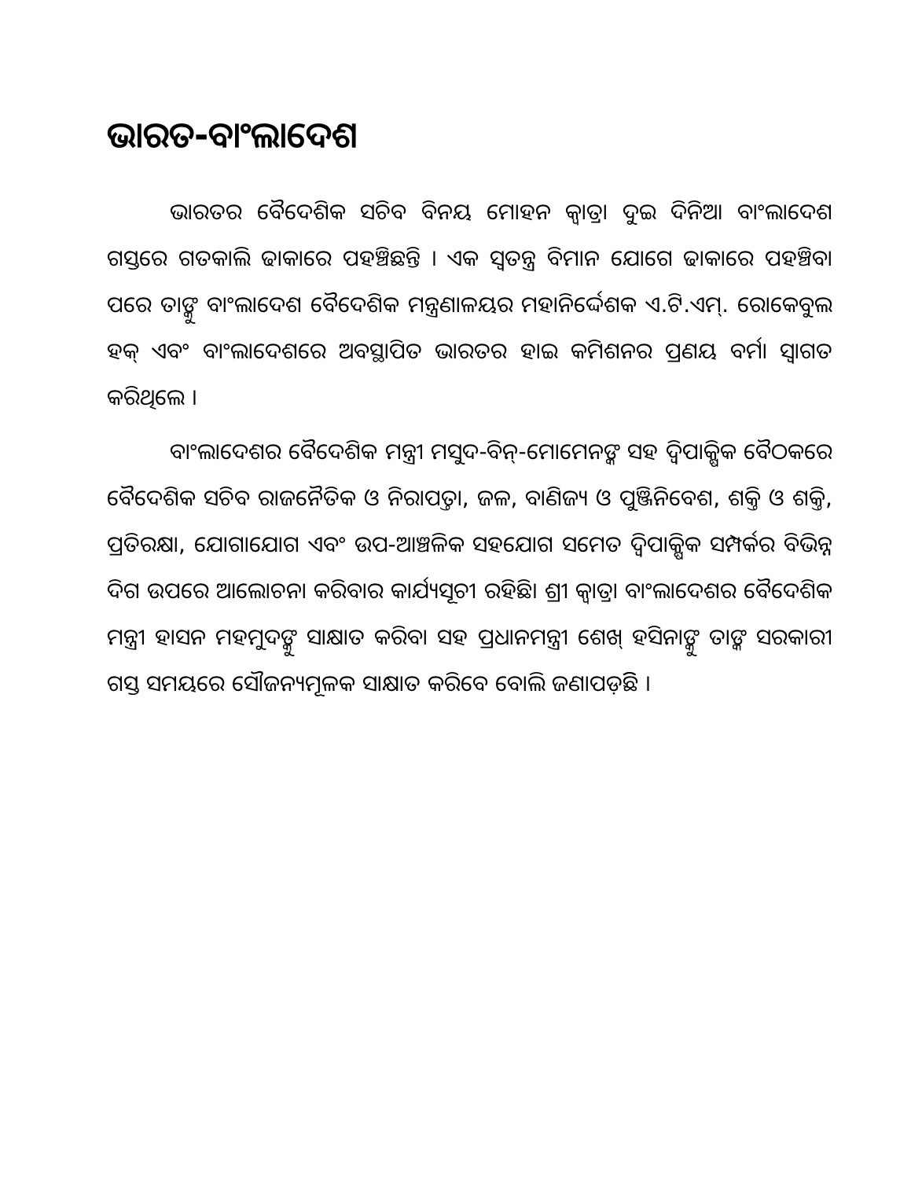ଭାରତ-ବାଂଲାଦେଶ
ଭାରତର ବୈଦେଶିକ ସଚିବ ବିନୟ ମୋହନ କ୍ୱାତ୍ରା ଦୁଇ ଦିନିଆ ବାଂଲାଦେଶ ଗସ୍ତରେ ଗତକାଲି ଢାକାରେ ପହଞ୍ଚିଛନ୍ତି । ଏକ ସ୍ୱତନ୍ତ୍ର ବିମାନ ଯୋଗେ ଢାକାରେ ପହଞ୍ଚିବା ପରେ ତାଙ୍କୁ ବାଂଲାଦେଶ ବୈଦେଶିକ ମନ୍ତ୍ରଣାଳୟର ମହାନିର୍ଦ୍ଦେଶକ ଏ.ଟି.ଏମ୍. ରୋକେବୁଲ ହକ୍ ଏବଂ ବାଂଲାଦେଶରେ ଅବସ୍ଥାପିତ ଭାରତର ହାଇ କମିଶନର ପ୍ରଣୟ ବର୍ମା ସ୍ୱାଗତ କରିଥିଲେ ।
ବାଂଲାଦେଶର ବୈଦେଶିକ ମନ୍ତ୍ରୀ ମସୁଦ-ବିନ୍-ମୋମେନଙ୍କ ସହ ଦ୍ୱିପାକ୍ଷିକ ବୈଠକରେ ବୈଦେଶିକ ସଚିବ ରାଜନୈତିକ ଓ ନିରାପତ୍ତା, ଜଳ, ବାଣିଜ୍ୟ ଓ ପୁଞ୍ଜିନିବେଶ, ଶକ୍ତି ଓ ଶକ୍ତି, ପ୍ରତିରକ୍ଷା, ଯୋଗାଯୋଗ ଏବଂ ଉପ-ଆଞ୍ଚଳିକ ସହଯୋଗ ସମେତ ଦ୍ୱିପାକ୍ଷିକ ସମ୍ପର୍କର ବିଭିନ୍ନ ଦିଗ ଉପରେ ଆଲୋଚନା କରିବାର କାର୍ଯ୍ୟସୂଚୀ ରହିଛି। ଶ୍ରୀ କ୍ୱାତ୍ରା ବାଂଲାଦେଶର ବୈଦେଶିକ ମନ୍ତ୍ରୀ ହାସନ ମହମୁଦଙ୍କୁ ସାକ୍ଷାତ କରିବା ସହ ପ୍ରଧାନମନ୍ତ୍ରୀ ଶେଖ୍ ହସିନାଙ୍କୁ ତାଙ୍କ ସରକାରୀ ଗସ୍ତ ସମୟରେ ସୌଜନ୍ୟମୂଳକ ସାକ୍ଷାତ କରିବେ ବୋଲି ଜଣାପଡ଼ିଛି ।